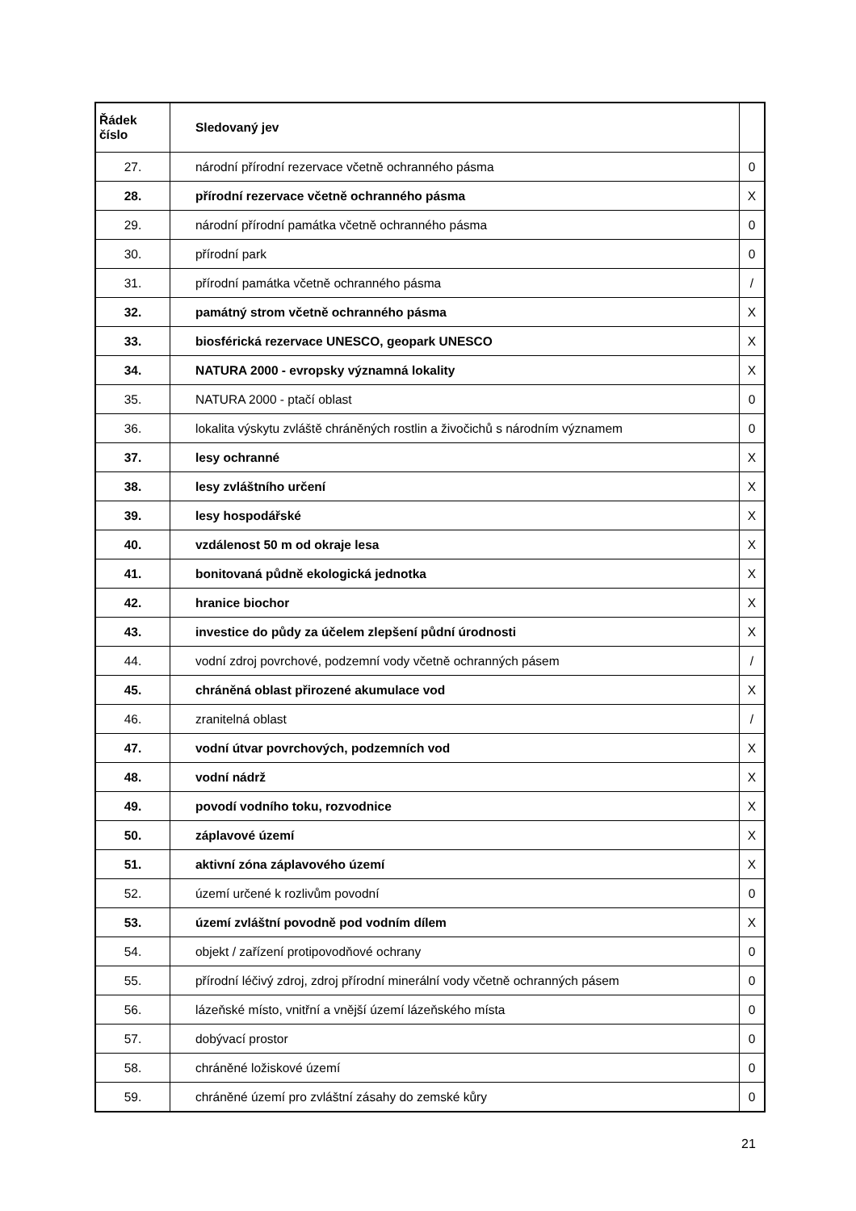| Řádek číslo | Sledovaný jev | |
| --- | --- | --- |
| 27. | národní přírodní rezervace včetně ochranného pásma | 0 |
| 28. | přírodní rezervace včetně ochranného pásma | X |
| 29. | národní přírodní památka včetně ochranného pásma | 0 |
| 30. | přírodní park | 0 |
| 31. | přírodní památka včetně ochranného pásma | / |
| 32. | památný strom včetně ochranného pásma | X |
| 33. | biosférická rezervace UNESCO, geopark UNESCO | X |
| 34. | NATURA 2000 - evropsky významná lokality | X |
| 35. | NATURA 2000 - ptačí oblast | 0 |
| 36. | lokalita výskytu zvláště chráněných rostlin a živočichů s národním významem | 0 |
| 37. | lesy ochranné | X |
| 38. | lesy zvláštního určení | X |
| 39. | lesy hospodářské | X |
| 40. | vzdálenost 50 m od okraje lesa | X |
| 41. | bonitovaná půdně ekologická jednotka | X |
| 42. | hranice biochor | X |
| 43. | investice do půdy za účelem zlepšení půdní úrodnosti | X |
| 44. | vodní zdroj povrchové, podzemní vody včetně ochranných pásem | / |
| 45. | chráněná oblast přirozené akumulace vod | X |
| 46. | zranitelná oblast | / |
| 47. | vodní útvar povrchových, podzemních vod | X |
| 48. | vodní nádrž | X |
| 49. | povodí vodního toku, rozvodnice | X |
| 50. | záplavové území | X |
| 51. | aktivní zóna záplavového území | X |
| 52. | území určené k rozlivům povodní | 0 |
| 53. | území zvláštní povodně pod vodním dílem | X |
| 54. | objekt / zařízení protipovodňové ochrany | 0 |
| 55. | přírodní léčivý zdroj, zdroj přírodní minerální vody včetně ochranných pásem | 0 |
| 56. | lázeňské místo, vnitřní a vnější území lázeňského místa | 0 |
| 57. | dobývací prostor | 0 |
| 58. | chráněné ložiskové území | 0 |
| 59. | chráněné území pro zvláštní zásahy do zemské kůry | 0 |
21